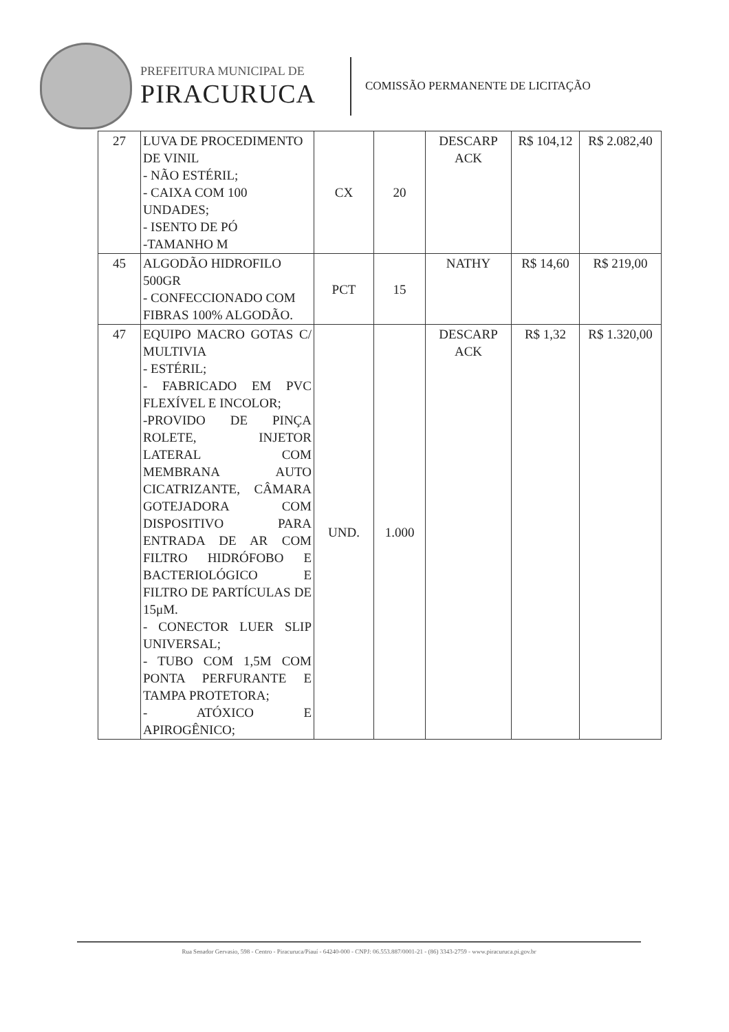PREFEITURA MUNICIPAL DE
PIRACURUCA
COMISSÃO PERMANENTE DE LICITAÇÃO
| 27 | LUVA DE PROCEDIMENTO DE VINIL - NÃO ESTÉRIL; - CAIXA COM 100 UNDADES; - ISENTO DE PÓ -TAMANHO M | CX | 20 | DESCARP ACK | R$ 104,12 | R$ 2.082,40 |
| 45 | ALGODÃO HIDROFILO 500GR - CONFECCIONADO COM FIBRAS 100% ALGODÃO. | PCT | 15 | NATHY | R$ 14,60 | R$ 219,00 |
| 47 | EQUIPO MACRO GOTAS C/ MULTIVIA - ESTÉRIL; - FABRICADO EM PVC FLEXÍVEL E INCOLOR; -PROVIDO DE PINÇA ROLETE, INJETOR LATERAL COM MEMBRANA AUTO CICATRIZANTE, CÂMARA GOTEJADORA COM DISPOSITIVO PARA ENTRADA DE AR COM FILTRO HIDRÓFOBO E BACTERIOLÓGICO E FILTRO DE PARTÍCULAS DE 15μM. - CONECTOR LUER SLIP UNIVERSAL; - TUBO COM 1,5M COM PONTA PERFURANTE E TAMPA PROTETORA; - ATÓXICO E APIROGÊNICO; | UND. | 1.000 | DESCARP ACK | R$ 1,32 | R$ 1.320,00 |
Rua Senador Gervasio, 598 - Centro - Piracuruca/Piauí - 64240-000 - CNPJ: 06.553.887/0001-21 - (86) 3343-2759 - www.piracuruca.pi.gov.br